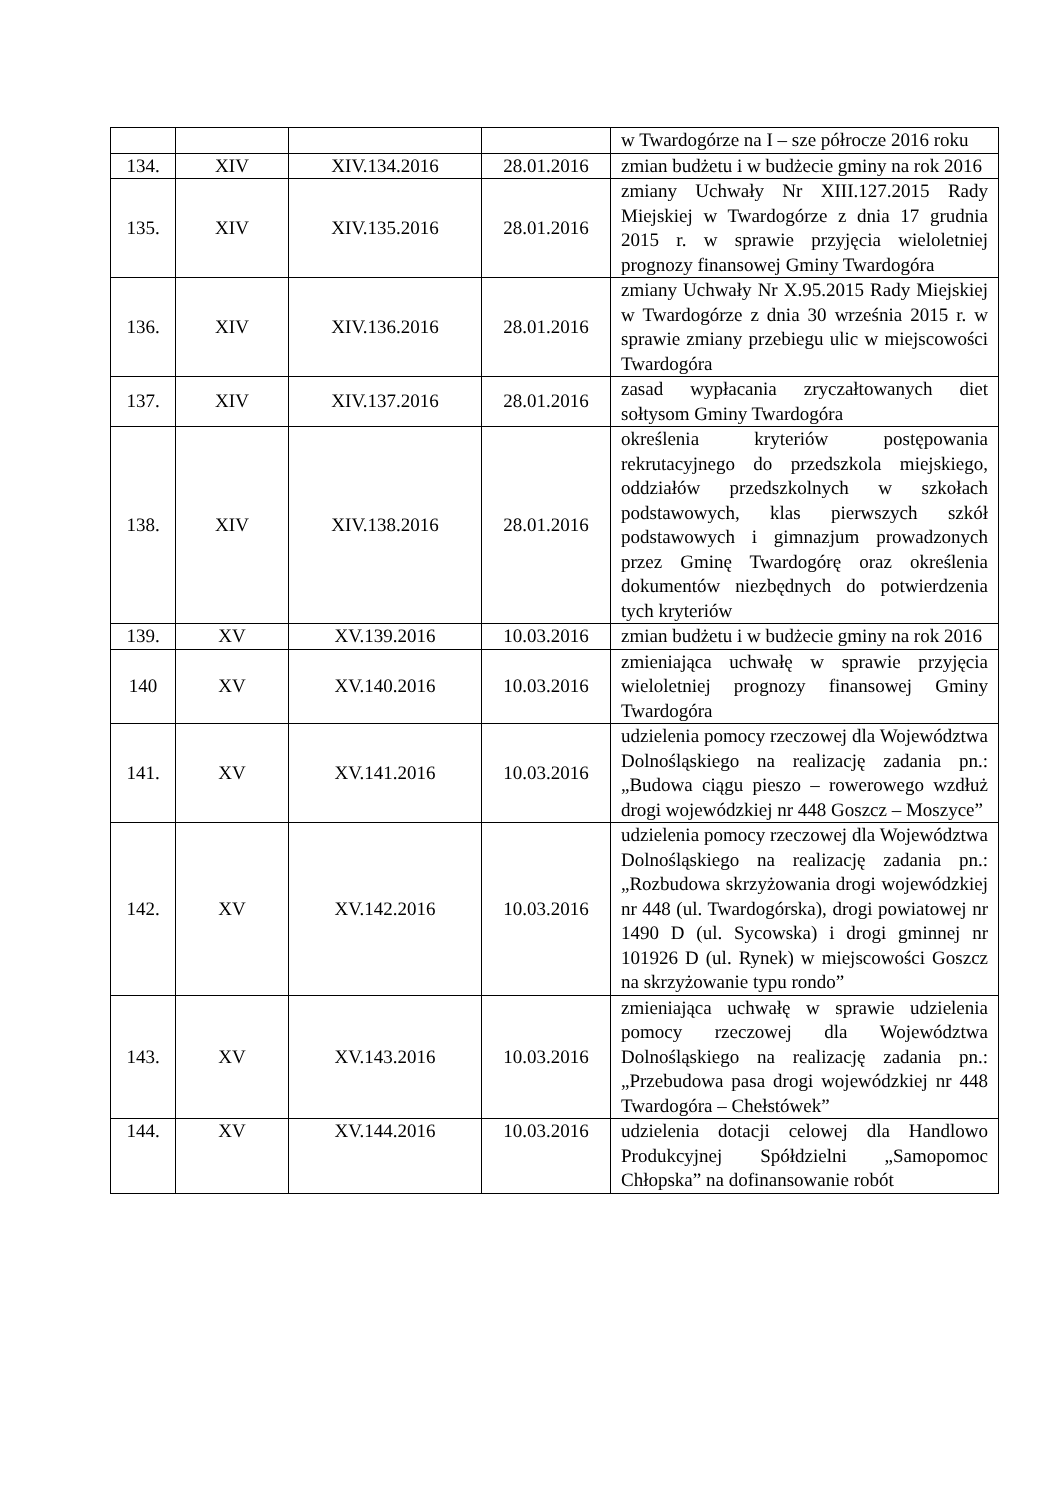| | | | | w Twardogórze na I – sze półrocze 2016 roku |
| 134. | XIV | XIV.134.2016 | 28.01.2016 | zmian budżetu i w budżecie gminy na rok 2016 |
| 135. | XIV | XIV.135.2016 | 28.01.2016 | zmiany Uchwały Nr XIII.127.2015 Rady Miejskiej w Twardogórze z dnia 17 grudnia 2015 r. w sprawie przyjęcia wieloletniej prognozy finansowej Gminy Twardogóra |
| 136. | XIV | XIV.136.2016 | 28.01.2016 | zmiany Uchwały Nr X.95.2015 Rady Miejskiej w Twardogórze z dnia 30 września 2015 r. w sprawie zmiany przebiegu ulic w miejscowości Twardogóra |
| 137. | XIV | XIV.137.2016 | 28.01.2016 | zasad wypłacania zryczałtowanych diet sołtysom Gminy Twardogóra |
| 138. | XIV | XIV.138.2016 | 28.01.2016 | określenia kryteriów postępowania rekrutacyjnego do przedszkola miejskiego, oddziałów przedszkolnych w szkołach podstawowych, klas pierwszych szkół podstawowych i gimnazjum prowadzonych przez Gminę Twardogórę oraz określenia dokumentów niezbędnych do potwierdzenia tych kryteriów |
| 139. | XV | XV.139.2016 | 10.03.2016 | zmian budżetu i w budżecie gminy na rok 2016 |
| 140 | XV | XV.140.2016 | 10.03.2016 | zmieniająca uchwałę w sprawie przyjęcia wieloletniej prognozy finansowej Gminy Twardogóra |
| 141. | XV | XV.141.2016 | 10.03.2016 | udzielenia pomocy rzeczowej dla Województwa Dolnośląskiego na realizację zadania pn.: „Budowa ciągu pieszo – rowerowego wzdłuż drogi wojewódzkiej nr 448 Goszcz – Moszyce” |
| 142. | XV | XV.142.2016 | 10.03.2016 | udzielenia pomocy rzeczowej dla Województwa Dolnośląskiego na realizację zadania pn.: „Rozbudowa skrzyżowania drogi wojewódzkiej nr 448 (ul. Twardogórska), drogi powiatowej nr 1490 D (ul. Sycowska) i drogi gminnej nr 101926 D (ul. Rynek) w miejscowości Goszcz na skrzyżowanie typu rondo” |
| 143. | XV | XV.143.2016 | 10.03.2016 | zmieniająca uchwałę w sprawie udzielenia pomocy rzeczowej dla Województwa Dolnośląskiego na realizację zadania pn.: „Przebudowa pasa drogi wojewódzkiej nr 448 Twardogóra – Chełstówek” |
| 144. | XV | XV.144.2016 | 10.03.2016 | udzielenia dotacji celowej dla Handlowo Produkcyjnej Spółdzielni „Samopomoc Chłopska” na dofinansowanie robót |